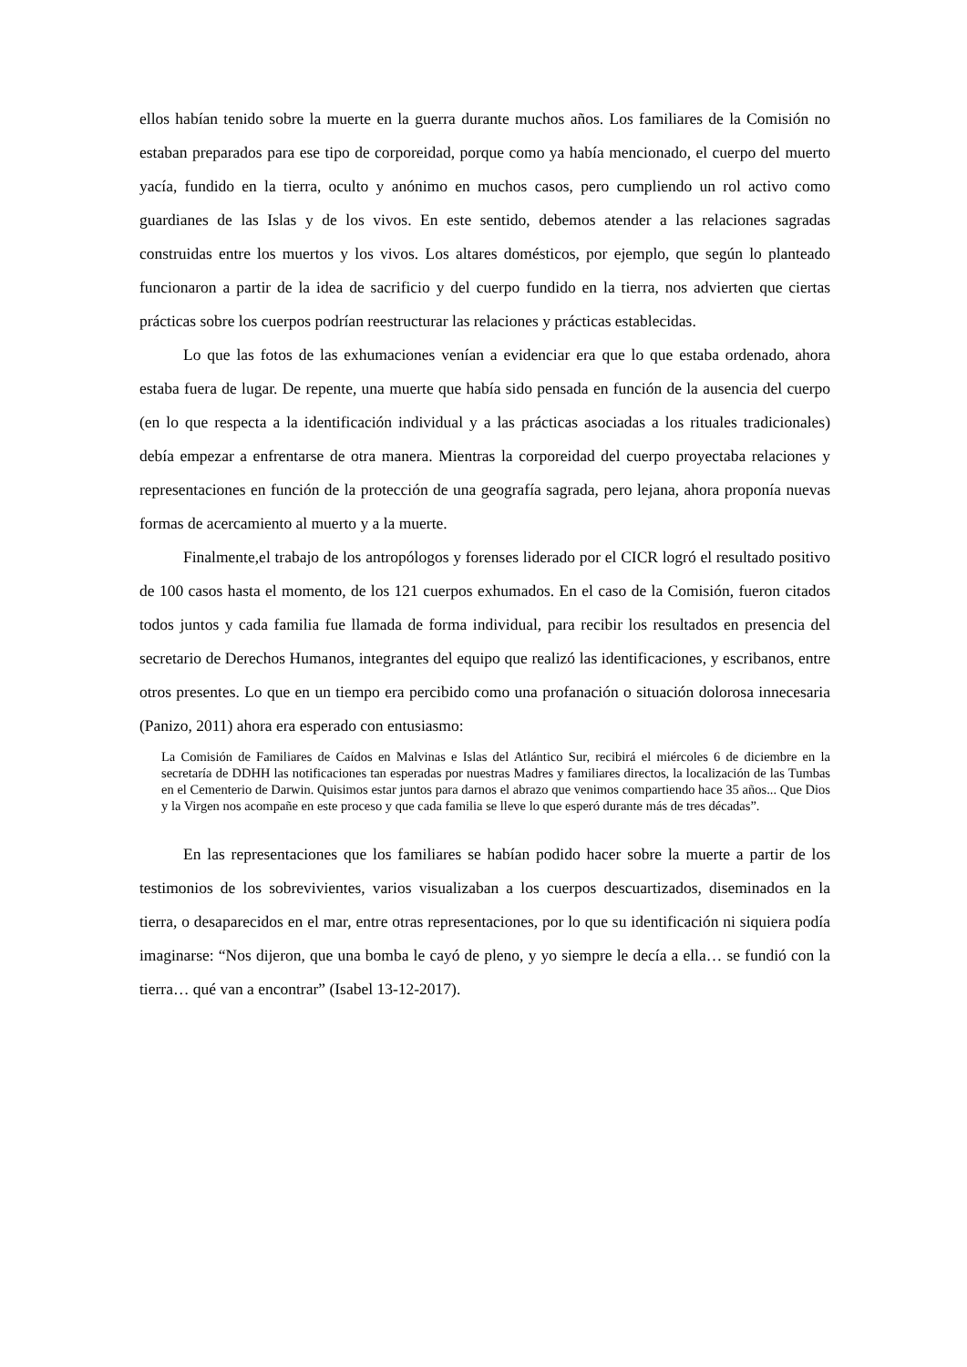ellos habían tenido sobre la muerte en la guerra durante muchos años. Los familiares de la Comisión no estaban preparados para ese tipo de corporeidad, porque como ya había mencionado, el cuerpo del muerto yacía, fundido en la tierra, oculto y anónimo en muchos casos, pero cumpliendo un rol activo como guardianes de las Islas y de los vivos. En este sentido, debemos atender a las relaciones sagradas construidas entre los muertos y los vivos. Los altares domésticos, por ejemplo, que según lo planteado funcionaron a partir de la idea de sacrificio y del cuerpo fundido en la tierra, nos advierten que ciertas prácticas sobre los cuerpos podrían reestructurar las relaciones y prácticas establecidas.
Lo que las fotos de las exhumaciones venían a evidenciar era que lo que estaba ordenado, ahora estaba fuera de lugar. De repente, una muerte que había sido pensada en función de la ausencia del cuerpo (en lo que respecta a la identificación individual y a las prácticas asociadas a los rituales tradicionales) debía empezar a enfrentarse de otra manera. Mientras la corporeidad del cuerpo proyectaba relaciones y representaciones en función de la protección de una geografía sagrada, pero lejana, ahora proponía nuevas formas de acercamiento al muerto y a la muerte.
Finalmente,el trabajo de los antropólogos y forenses liderado por el CICR logró el resultado positivo de 100 casos hasta el momento, de los 121 cuerpos exhumados. En el caso de la Comisión, fueron citados todos juntos y cada familia fue llamada de forma individual, para recibir los resultados en presencia del secretario de Derechos Humanos, integrantes del equipo que realizó las identificaciones, y escribanos, entre otros presentes. Lo que en un tiempo era percibido como una profanación o situación dolorosa innecesaria (Panizo, 2011) ahora era esperado con entusiasmo:
La Comisión de Familiares de Caídos en Malvinas e Islas del Atlántico Sur, recibirá el miércoles 6 de diciembre en la secretaría de DDHH las notificaciones tan esperadas por nuestras Madres y familiares directos, la localización de las Tumbas en el Cementerio de Darwin. Quisimos estar juntos para darnos el abrazo que venimos compartiendo hace 35 años... Que Dios y la Virgen nos acompañe en este proceso y que cada familia se lleve lo que esperó durante más de tres décadas”.
En las representaciones que los familiares se habían podido hacer sobre la muerte a partir de los testimonios de los sobrevivientes, varios visualizaban a los cuerpos descuartizados, diseminados en la tierra, o desaparecidos en el mar, entre otras representaciones, por lo que su identificación ni siquiera podía imaginarse: “Nos dijeron, que una bomba le cayó de pleno, y yo siempre le decía a ella… se fundió con la tierra… qué van a encontrar” (Isabel 13-12-2017).